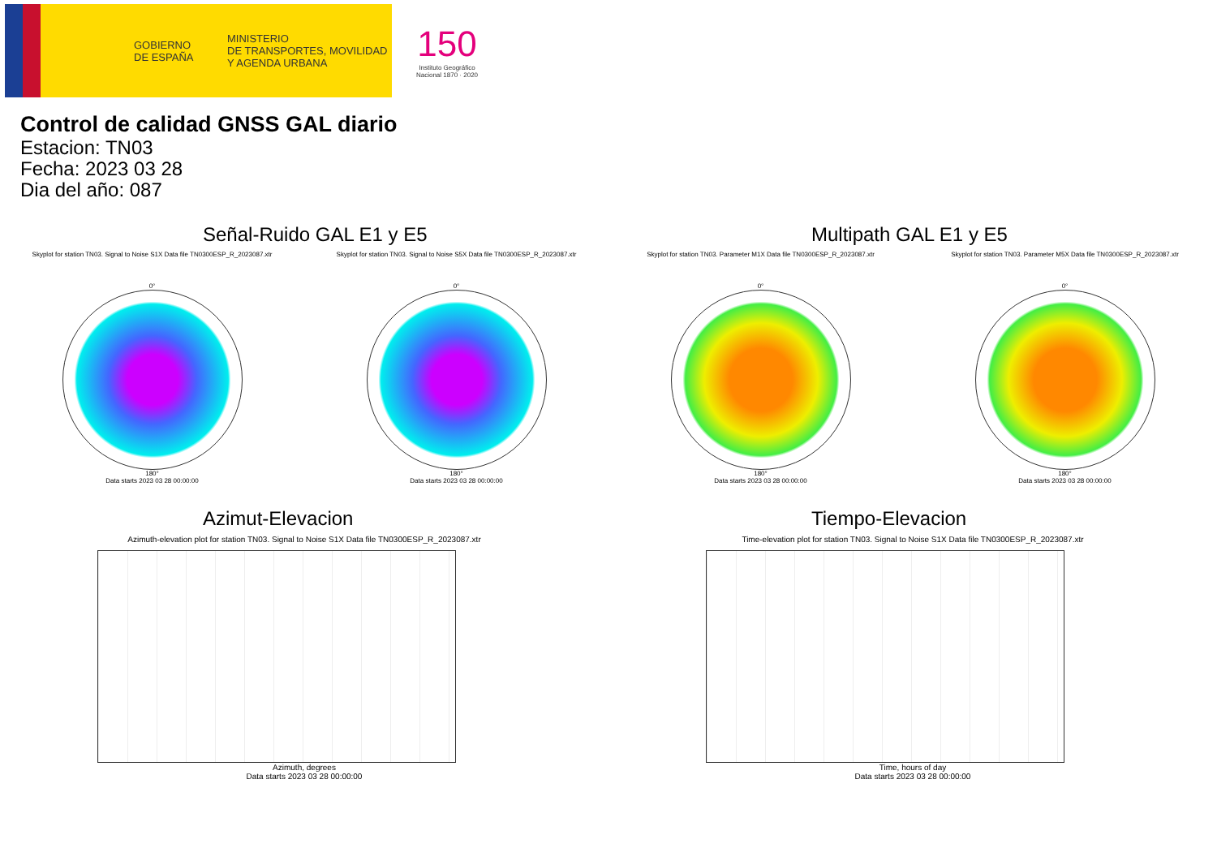GOBIERNO
DE ESPAÑA
MINISTERIO
DE TRANSPORTES, MOVILIDAD
Y AGENDA URBANA
150
Instituto Geográfico Nacional 1870 · 2020
Control de calidad GNSS GAL diario
Estacion: TN03
Fecha: 2023 03 28
Dia del año: 087
Señal-Ruido GAL E1 y E5
Skyplot for station TN03. Signal to Noise S1X Data file TN0300ESP_R_2023087.xtr Skyplot for station TN03. Signal to Noise S5X Data file TN0300ESP_R_2023087.xtr
0°
180°
Data starts 2023 03 28 00:00:00
0°
180°
Data starts 2023 03 28 00:00:00
Multipath GAL E1 y E5
Skyplot for station TN03. Parameter M1X Data file TN0300ESP_R_2023087.xtr Skyplot for station TN03. Parameter M5X Data file TN0300ESP_R_2023087.xtr
0°
180°
Data starts 2023 03 28 00:00:00
0°
180°
Data starts 2023 03 28 00:00:00
Azimut-Elevacion
Azimuth-elevation plot for station TN03. Signal to Noise S1X Data file TN0300ESP_R_2023087.xtr
Azimuth, degrees
Data starts 2023 03 28 00:00:00
Tiempo-Elevacion
Time-elevation plot for station TN03. Signal to Noise S1X Data file TN0300ESP_R_2023087.xtr
Time, hours of day
Data starts 2023 03 28 00:00:00